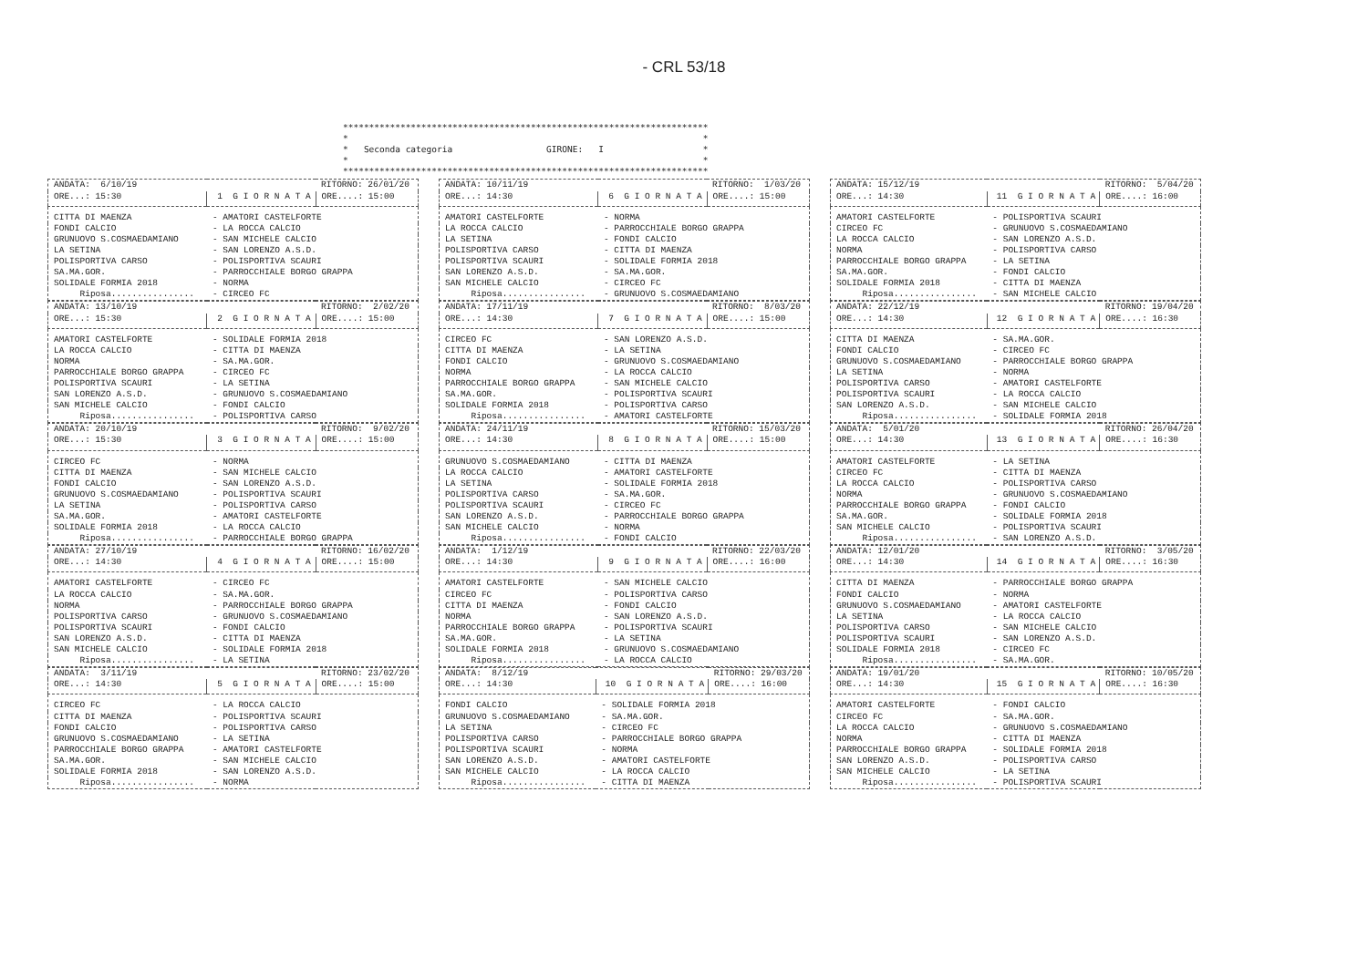- CRL 53/18
**********************************************************************
*                                                                    *
*   Seconda categoria                  GIRONE:   I                   *
*                                                                    *
**********************************************************************
| ANDATA: 6/10/19 | | RITORNO: 26/01/20 |
| ORE...: 15:30 | 1 G I O R N A T A | ORE....: 15:00 |
| CITTA DI MAENZA | - AMATORI CASTELFORTE | |
| FONDI CALCIO | - LA ROCCA CALCIO | |
| GRUNUOVO S.COSMAEDAMIANO | - SAN MICHELE CALCIO | |
| LA SETINA | - SAN LORENZO A.S.D. | |
| POLISPORTIVA CARSO | - POLISPORTIVA SCAURI | |
| SA.MA.GOR. | - PARROCCHIALE BORGO GRAPPA | |
| SOLIDALE FORMIA 2018 | - NORMA | |
| Riposa................ | - CIRCEO FC | |
| ANDATA: 13/10/19 | | RITORNO: 2/02/20 |
| ORE...: 15:30 | 2 G I O R N A T A | ORE....: 15:00 |
| AMATORI CASTELFORTE | - SOLIDALE FORMIA 2018 | |
| LA ROCCA CALCIO | - CITTA DI MAENZA | |
| NORMA | - SA.MA.GOR. | |
| PARROCCHIALE BORGO GRAPPA | - CIRCEO FC | |
| POLISPORTIVA SCAURI | - LA SETINA | |
| SAN LORENZO A.S.D. | - GRUNUOVO S.COSMAEDAMIANO | |
| SAN MICHELE CALCIO | - FONDI CALCIO | |
| Riposa................ | - POLISPORTIVA CARSO | |
| ANDATA: 20/10/19 | | RITORNO: 9/02/20 |
| ORE...: 15:30 | 3 G I O R N A T A | ORE....: 15:00 |
| CIRCEO FC | - NORMA | |
| CITTA DI MAENZA | - SAN MICHELE CALCIO | |
| FONDI CALCIO | - SAN LORENZO A.S.D. | |
| GRUNUOVO S.COSMAEDAMIANO | - POLISPORTIVA SCAURI | |
| LA SETINA | - POLISPORTIVA CARSO | |
| SA.MA.GOR. | - AMATORI CASTELFORTE | |
| SOLIDALE FORMIA 2018 | - LA ROCCA CALCIO | |
| Riposa................ | - PARROCCHIALE BORGO GRAPPA | |
| ANDATA: 27/10/19 | | RITORNO: 16/02/20 |
| ORE...: 14:30 | 4 G I O R N A T A | ORE....: 15:00 |
| AMATORI CASTELFORTE | - CIRCEO FC | |
| LA ROCCA CALCIO | - SA.MA.GOR. | |
| NORMA | - PARROCCHIALE BORGO GRAPPA | |
| POLISPORTIVA CARSO | - GRUNUOVO S.COSMAEDAMIANO | |
| POLISPORTIVA SCAURI | - FONDI CALCIO | |
| SAN LORENZO A.S.D. | - CITTA DI MAENZA | |
| SAN MICHELE CALCIO | - SOLIDALE FORMIA 2018 | |
| Riposa................ | - LA SETINA | |
| ANDATA: 3/11/19 | | RITORNO: 23/02/20 |
| ORE...: 14:30 | 5 G I O R N A T A | ORE....: 15:00 |
| CIRCEO FC | - LA ROCCA CALCIO | |
| CITTA DI MAENZA | - POLISPORTIVA SCAURI | |
| FONDI CALCIO | - POLISPORTIVA CARSO | |
| GRUNUOVO S.COSMAEDAMIANO | - LA SETINA | |
| PARROCCHIALE BORGO GRAPPA | - AMATORI CASTELFORTE | |
| SA.MA.GOR. | - SAN MICHELE CALCIO | |
| SOLIDALE FORMIA 2018 | - SAN LORENZO A.S.D. | |
| Riposa................ | - NORMA | |
| ANDATA: 10/11/19 | | RITORNO: 1/03/20 |
| ORE...: 14:30 | 6 G I O R N A T A | ORE....: 15:00 |
| AMATORI CASTELFORTE | - NORMA | |
| LA ROCCA CALCIO | - PARROCCHIALE BORGO GRAPPA | |
| LA SETINA | - FONDI CALCIO | |
| POLISPORTIVA CARSO | - CITTA DI MAENZA | |
| POLISPORTIVA SCAURI | - SOLIDALE FORMIA 2018 | |
| SAN LORENZO A.S.D. | - SA.MA.GOR. | |
| SAN MICHELE CALCIO | - CIRCEO FC | |
| Riposa................ | - GRUNUOVO S.COSMAEDAMIANO | |
| ANDATA: 17/11/19 | | RITORNO: 8/03/20 |
| ORE...: 14:30 | 7 G I O R N A T A | ORE....: 15:00 |
| CIRCEO FC | - SAN LORENZO A.S.D. | |
| CITTA DI MAENZA | - LA SETINA | |
| FONDI CALCIO | - GRUNUOVO S.COSMAEDAMIANO | |
| NORMA | - LA ROCCA CALCIO | |
| PARROCCHIALE BORGO GRAPPA | - SAN MICHELE CALCIO | |
| SA.MA.GOR. | - POLISPORTIVA SCAURI | |
| SOLIDALE FORMIA 2018 | - POLISPORTIVA CARSO | |
| Riposa................ | - AMATORI CASTELFORTE | |
| ANDATA: 24/11/19 | | RITORNO: 15/03/20 |
| ORE...: 14:30 | 8 G I O R N A T A | ORE....: 15:00 |
| GRUNUOVO S.COSMAEDAMIANO | - CITTA DI MAENZA | |
| LA ROCCA CALCIO | - AMATORI CASTELFORTE | |
| LA SETINA | - SOLIDALE FORMIA 2018 | |
| POLISPORTIVA CARSO | - SA.MA.GOR. | |
| POLISPORTIVA SCAURI | - CIRCEO FC | |
| SAN LORENZO A.S.D. | - PARROCCHIALE BORGO GRAPPA | |
| SAN MICHELE CALCIO | - NORMA | |
| Riposa................ | - FONDI CALCIO | |
| ANDATA: 1/12/19 | | RITORNO: 22/03/20 |
| ORE...: 14:30 | 9 G I O R N A T A | ORE....: 16:00 |
| AMATORI CASTELFORTE | - SAN MICHELE CALCIO | |
| CIRCEO FC | - POLISPORTIVA CARSO | |
| CITTA DI MAENZA | - FONDI CALCIO | |
| NORMA | - SAN LORENZO A.S.D. | |
| PARROCCHIALE BORGO GRAPPA | - POLISPORTIVA SCAURI | |
| SA.MA.GOR. | - LA SETINA | |
| SOLIDALE FORMIA 2018 | - GRUNUOVO S.COSMAEDAMIANO | |
| Riposa................ | - LA ROCCA CALCIO | |
| ANDATA: 8/12/19 | | RITORNO: 29/03/20 |
| ORE...: 14:30 | 10 G I O R N A T A | ORE....: 16:00 |
| FONDI CALCIO | - SOLIDALE FORMIA 2018 | |
| GRUNUOVO S.COSMAEDAMIANO | - SA.MA.GOR. | |
| LA SETINA | - CIRCEO FC | |
| POLISPORTIVA CARSO | - PARROCCHIALE BORGO GRAPPA | |
| POLISPORTIVA SCAURI | - NORMA | |
| SAN LORENZO A.S.D. | - AMATORI CASTELFORTE | |
| SAN MICHELE CALCIO | - LA ROCCA CALCIO | |
| Riposa................ | - CITTA DI MAENZA | |
| ANDATA: 15/12/19 | | RITORNO: 5/04/20 |
| ORE...: 14:30 | 11 G I O R N A T A | ORE....: 16:00 |
| AMATORI CASTELFORTE | - POLISPORTIVA SCAURI | |
| CIRCEO FC | - GRUNUOVO S.COSMAEDAMIANO | |
| LA ROCCA CALCIO | - SAN LORENZO A.S.D. | |
| NORMA | - POLISPORTIVA CARSO | |
| PARROCCHIALE BORGO GRAPPA | - LA SETINA | |
| SA.MA.GOR. | - FONDI CALCIO | |
| SOLIDALE FORMIA 2018 | - CITTA DI MAENZA | |
| Riposa................ | - SAN MICHELE CALCIO | |
| ANDATA: 22/12/19 | | RITORNO: 19/04/20 |
| ORE...: 14:30 | 12 G I O R N A T A | ORE....: 16:30 |
| CITTA DI MAENZA | - SA.MA.GOR. | |
| FONDI CALCIO | - CIRCEO FC | |
| GRUNUOVO S.COSMAEDAMIANO | - PARROCCHIALE BORGO GRAPPA | |
| LA SETINA | - NORMA | |
| POLISPORTIVA CARSO | - AMATORI CASTELFORTE | |
| POLISPORTIVA SCAURI | - LA ROCCA CALCIO | |
| SAN LORENZO A.S.D. | - SAN MICHELE CALCIO | |
| Riposa................ | - SOLIDALE FORMIA 2018 | |
| ANDATA: 5/01/20 | | RITORNO: 26/04/20 |
| ORE...: 14:30 | 13 G I O R N A T A | ORE....: 16:30 |
| AMATORI CASTELFORTE | - LA SETINA | |
| CIRCEO FC | - CITTA DI MAENZA | |
| LA ROCCA CALCIO | - POLISPORTIVA CARSO | |
| NORMA | - GRUNUOVO S.COSMAEDAMIANO | |
| PARROCCHIALE BORGO GRAPPA | - FONDI CALCIO | |
| SA.MA.GOR. | - SOLIDALE FORMIA 2018 | |
| SAN MICHELE CALCIO | - POLISPORTIVA SCAURI | |
| Riposa................ | - SAN LORENZO A.S.D. | |
| ANDATA: 12/01/20 | | RITORNO: 3/05/20 |
| ORE...: 14:30 | 14 G I O R N A T A | ORE....: 16:30 |
| CITTA DI MAENZA | - PARROCCHIALE BORGO GRAPPA | |
| FONDI CALCIO | - NORMA | |
| GRUNUOVO S.COSMAEDAMIANO | - AMATORI CASTELFORTE | |
| LA SETINA | - LA ROCCA CALCIO | |
| POLISPORTIVA CARSO | - SAN MICHELE CALCIO | |
| POLISPORTIVA SCAURI | - SAN LORENZO A.S.D. | |
| SOLIDALE FORMIA 2018 | - CIRCEO FC | |
| Riposa................ | - SA.MA.GOR. | |
| ANDATA: 19/01/20 | | RITORNO: 10/05/20 |
| ORE...: 14:30 | 15 G I O R N A T A | ORE....: 16:30 |
| AMATORI CASTELFORTE | - FONDI CALCIO | |
| CIRCEO FC | - SA.MA.GOR. | |
| LA ROCCA CALCIO | - GRUNUOVO S.COSMAEDAMIANO | |
| NORMA | - CITTA DI MAENZA | |
| PARROCCHIALE BORGO GRAPPA | - SOLIDALE FORMIA 2018 | |
| SAN LORENZO A.S.D. | - POLISPORTIVA CARSO | |
| SAN MICHELE CALCIO | - LA SETINA | |
| Riposa................ | - POLISPORTIVA SCAURI | |